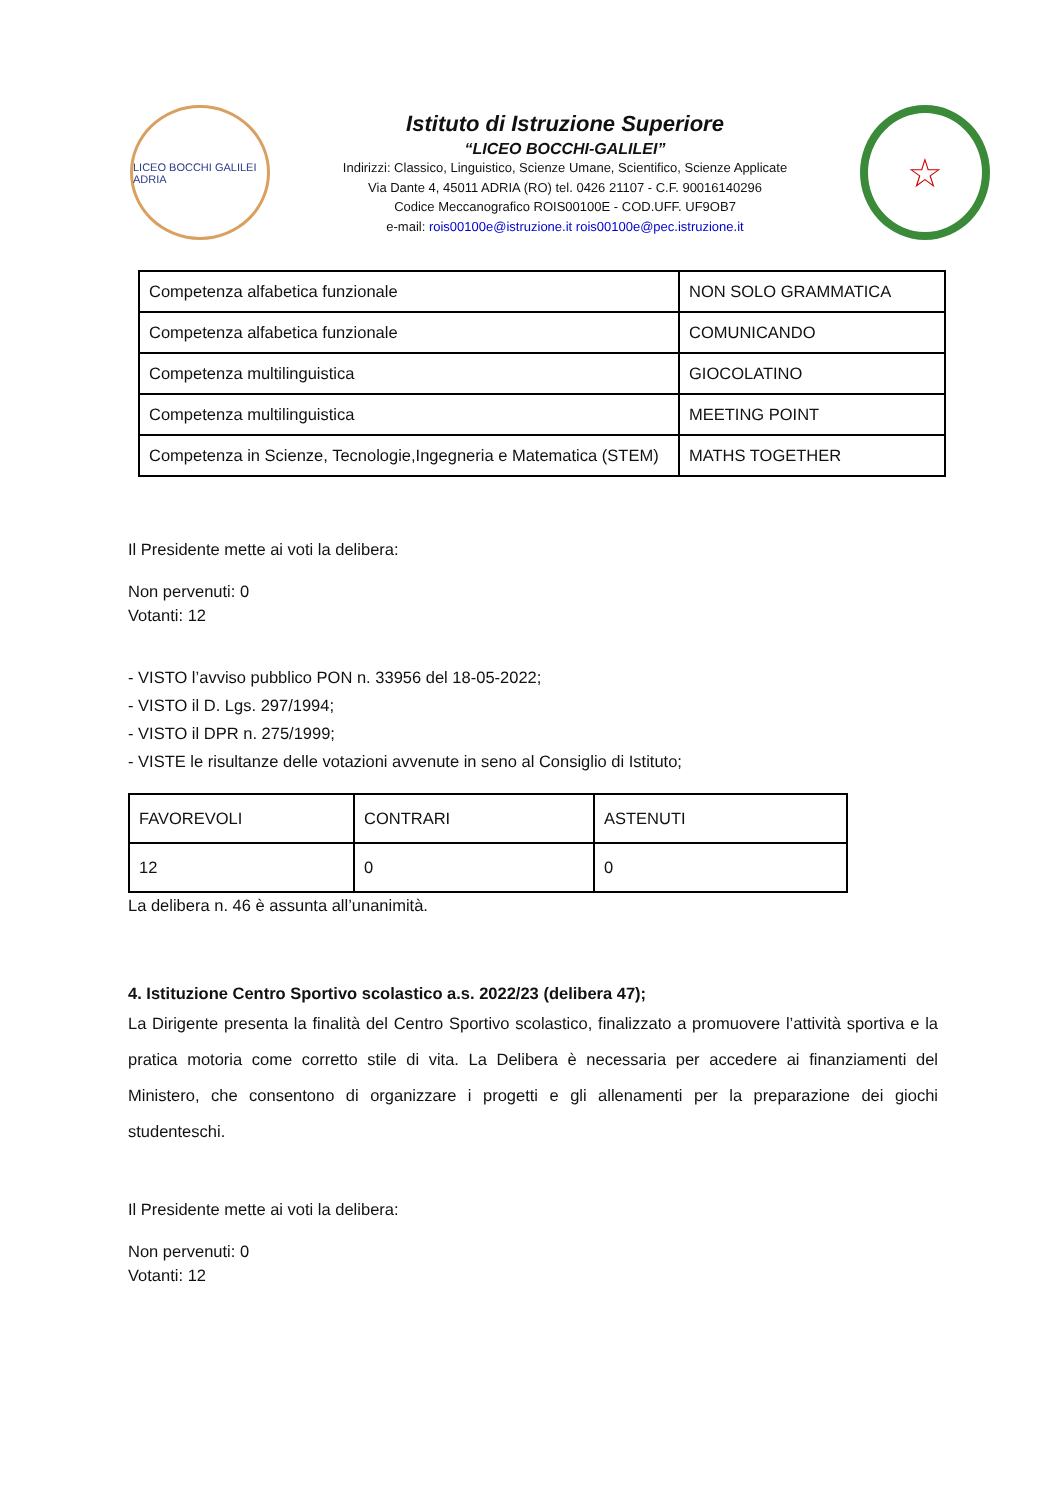LICEO BOCCHI GALILEI ADRIA
Istituto di Istruzione Superiore
“LICEO BOCCHI-GALILEI”
Indirizzi: Classico, Linguistico, Scienze Umane, Scientifico, Scienze Applicate
Via Dante 4, 45011 ADRIA (RO) tel. 0426 21107 - C.F. 90016140296
Codice Meccanografico ROIS00100E - COD.UFF. UF9OB7
e-mail: rois00100e@istruzione.it rois00100e@pec.istruzione.it
☆
| Competenza alfabetica funzionale | NON SOLO GRAMMATICA |
| Competenza alfabetica funzionale | COMUNICANDO |
| Competenza multilinguistica | GIOCOLATINO |
| Competenza multilinguistica | MEETING POINT |
| Competenza in Scienze, Tecnologie,Ingegneria e Matematica (STEM) | MATHS TOGETHER |
Il Presidente mette ai voti la delibera:
Non pervenuti: 0
Votanti: 12
- VISTO l’avviso pubblico PON n. 33956 del 18-05-2022;
- VISTO il D. Lgs. 297/1994;
- VISTO il DPR n. 275/1999;
- VISTE le risultanze delle votazioni avvenute in seno al Consiglio di Istituto;
| FAVOREVOLI | CONTRARI | ASTENUTI |
| 12 | 0 | 0 |
La delibera n. 46 è assunta all’unanimità.
4. Istituzione Centro Sportivo scolastico a.s. 2022/23 (delibera 47);
La Dirigente presenta la finalità del Centro Sportivo scolastico, finalizzato a promuovere l’attività sportiva e la pratica motoria come corretto stile di vita. La Delibera è necessaria per accedere ai finanziamenti del Ministero, che consentono di organizzare i progetti e gli allenamenti per la preparazione dei giochi studenteschi.
Il Presidente mette ai voti la delibera:
Non pervenuti: 0
Votanti: 12